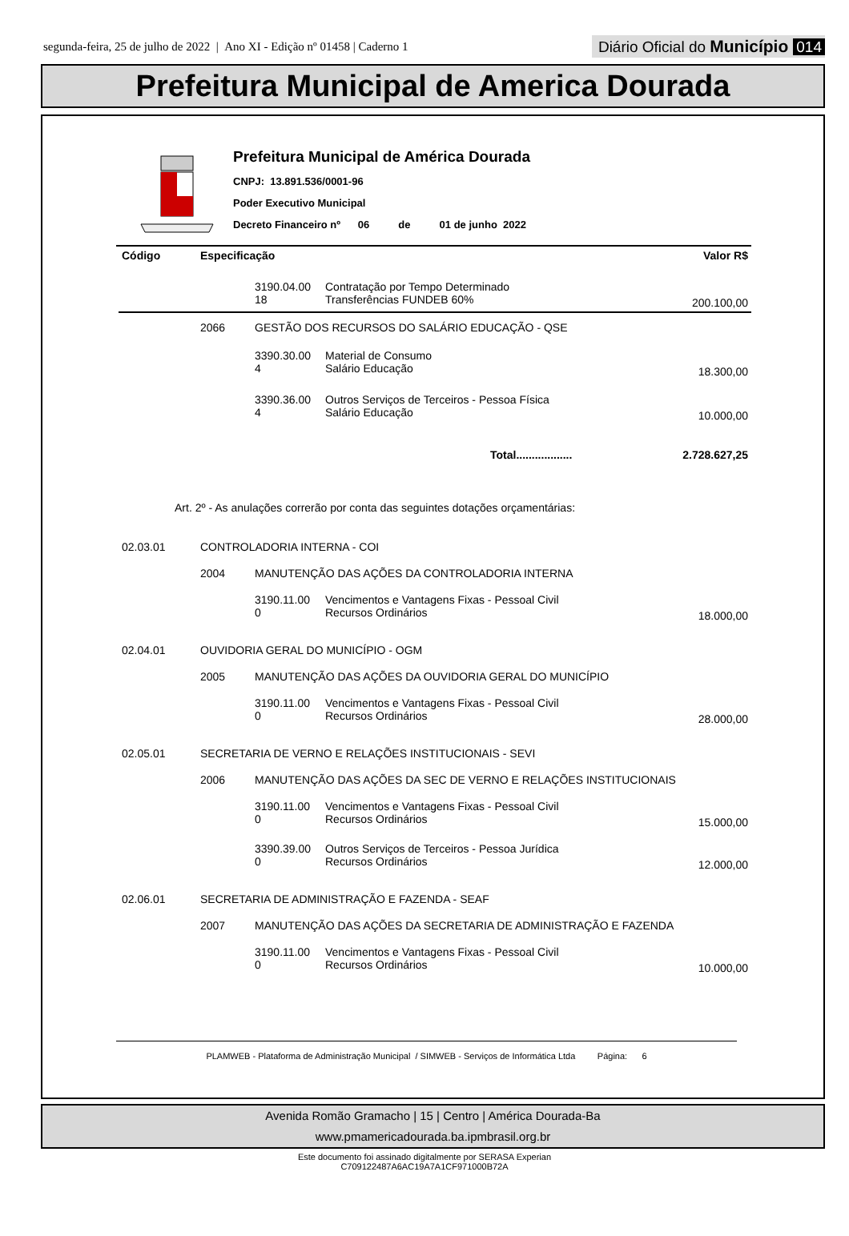segunda-feira, 25 de julho de 2022 | Ano XI - Edição nº 01458 | Caderno 1 Diário Oficial do Município 014
Prefeitura Municipal de America Dourada
Prefeitura Municipal de América Dourada
CNPJ: 13.891.536/0001-96
Poder Executivo Municipal
Decreto Financeiro nº 06 de 01 de junho 2022
| Código | Especificação | | | Valor R$ |
| --- | --- | --- | --- | --- |
| | | 3190.04.00 18 | Contratação por Tempo Determinado Transferências FUNDEB 60% | 200.100,00 |
| | 2066 | GESTÃO DOS RECURSOS DO SALÁRIO EDUCAÇÃO - QSE | | |
| | | 3390.30.00 4 | Material de Consumo Salário Educação | 18.300,00 |
| | | 3390.36.00 4 | Outros Serviços de Terceiros - Pessoa Física Salário Educação | 10.000,00 |
| Total.................. | | | | 2.728.627,25 |
| Art. 2º - As anulações correrão por conta das seguintes dotações orçamentárias: | | | | |
| 02.03.01 | CONTROLADORIA INTERNA - COI | | | |
| | 2004 | MANUTENÇÃO DAS AÇÕES DA CONTROLADORIA INTERNA | | |
| | | 3190.11.00 0 | Vencimentos e Vantagens Fixas - Pessoal Civil Recursos Ordinários | 18.000,00 |
| 02.04.01 | OUVIDORIA GERAL DO MUNICÍPIO - OGM | | | |
| | 2005 | MANUTENÇÃO DAS AÇÕES DA OUVIDORIA GERAL DO MUNICÍPIO | | |
| | | 3190.11.00 0 | Vencimentos e Vantagens Fixas - Pessoal Civil Recursos Ordinários | 28.000,00 |
| 02.05.01 | SECRETARIA DE VERNO E RELAÇÕES INSTITUCIONAIS - SEVI | | | |
| | 2006 | MANUTENÇÃO DAS AÇÕES DA SEC DE VERNO E RELAÇÕES INSTITUCIONAIS | | |
| | | 3190.11.00 0 | Vencimentos e Vantagens Fixas - Pessoal Civil Recursos Ordinários | 15.000,00 |
| | | 3390.39.00 0 | Outros Serviços de Terceiros - Pessoa Jurídica Recursos Ordinários | 12.000,00 |
| 02.06.01 | SECRETARIA DE ADMINISTRAÇÃO E FAZENDA - SEAF | | | |
| | 2007 | MANUTENÇÃO DAS AÇÕES DA SECRETARIA DE ADMINISTRAÇÃO E FAZENDA | | |
| | | 3190.11.00 0 | Vencimentos e Vantagens Fixas - Pessoal Civil Recursos Ordinários | 10.000,00 |
PLAMWEB - Plataforma de Administração Municipal / SIMWEB - Serviços de Informática Ltda Página: 6
Avenida Romão Gramacho | 15 | Centro | América Dourada-Ba
www.pmamericadourada.ba.ipmbrasil.org.br
Este documento foi assinado digitalmente por SERASA Experian
C709122487A6AC19A7A1CF971000B72A